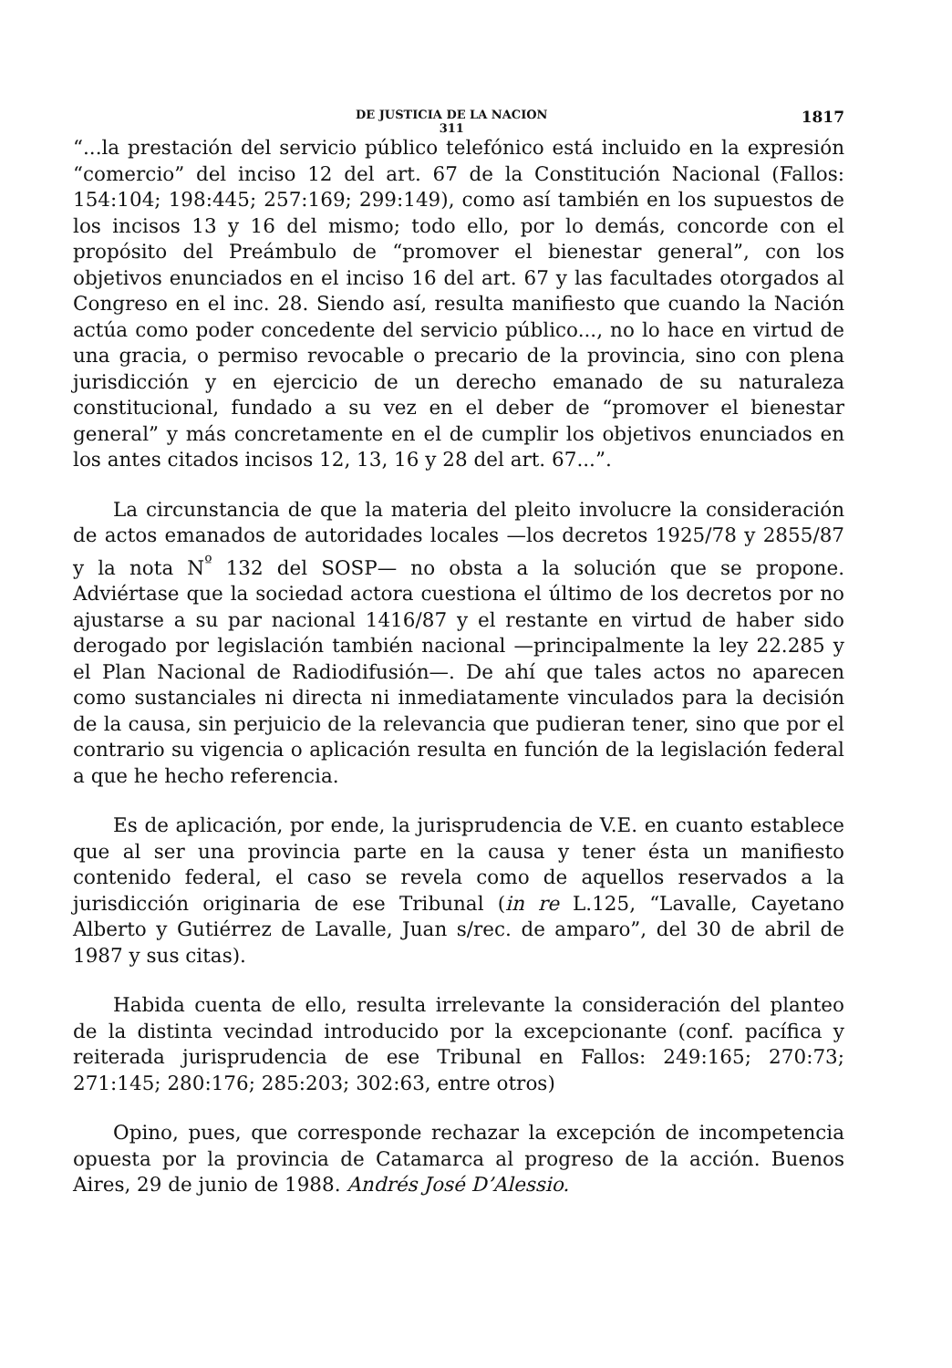DE JUSTICIA DE LA NACION
311
1817
“...la prestación del servicio público telefónico está incluido en la expresión “comercio” del inciso 12 del art. 67 de la Constitución Nacional (Fallos: 154:104; 198:445; 257:169; 299:149), como así también en los supuestos de los incisos 13 y 16 del mismo; todo ello, por lo demás, concorde con el propósito del Preámbulo de “promover el bienestar general”, con los objetivos enunciados en el inciso 16 del art. 67 y las facultades otorgados al Congreso en el inc. 28. Siendo así, resulta manifiesto que cuando la Nación actúa como poder concedente del servicio público..., no lo hace en virtud de una gracia, o permiso revocable o precario de la provincia, sino con plena jurisdicción y en ejercicio de un derecho emanado de su naturaleza constitucional, fundado a su vez en el deber de “promover el bienestar general” y más concretamente en el de cumplir los objetivos enunciados en los antes citados incisos 12, 13, 16 y 28 del art. 67...”.
La circunstancia de que la materia del pleito involucre la consideración de actos emanados de autoridades locales —los decretos 1925/78 y 2855/87 y la nota N<sup>º</sup> 132 del SOSP— no obsta a la solución que se propone. Adviértase que la sociedad actora cuestiona el último de los decretos por no ajustarse a su par nacional 1416/87 y el restante en virtud de haber sido derogado por legislación también nacional —principalmente la ley 22.285 y el Plan Nacional de Radiodifusión—. De ahí que tales actos no aparecen como sustanciales ni directa ni inmediatamente vinculados para la decisión de la causa, sin perjuicio de la relevancia que pudieran tener, sino que por el contrario su vigencia o aplicación resulta en función de la legislación federal a que he hecho referencia.
Es de aplicación, por ende, la jurisprudencia de V.E. en cuanto establece que al ser una provincia parte en la causa y tener ésta un manifiesto contenido federal, el caso se revela como de aquellos reservados a la jurisdicción originaria de ese Tribunal (in re L.125, “Lavalle, Cayetano Alberto y Gutiérrez de Lavalle, Juan s/rec. de amparo”, del 30 de abril de 1987 y sus citas).
Habida cuenta de ello, resulta irrelevante la consideración del planteo de la distinta vecindad introducido por la excepcionante (conf. pacífica y reiterada jurisprudencia de ese Tribunal en Fallos: 249:165; 270:73; 271:145; 280:176; 285:203; 302:63, entre otros)
Opino, pues, que corresponde rechazar la excepción de incompetencia opuesta por la provincia de Catamarca al progreso de la acción. Buenos Aires, 29 de junio de 1988. Andrés José D’Alessio.